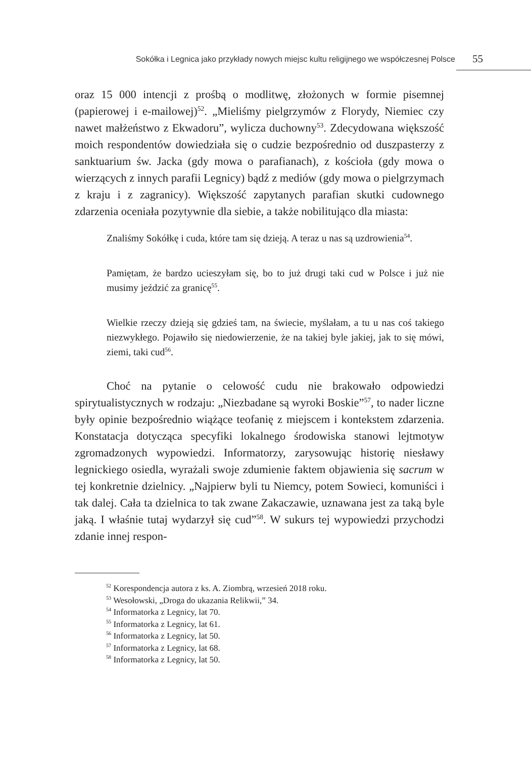Sokółka i Legnica jako przykłady nowych miejsc kultu religijnego we współczesnej Polsce 55
oraz 15 000 intencji z prośbą o modlitwę, złożonych w formie pisemnej (papierowej i e-mailowej)<sup>52</sup>. „Mieliśmy pielgrzymów z Florydy, Niemiec czy nawet małżeństwo z Ekwadoru”, wylicza duchowny<sup>53</sup>. Zdecydowana większość moich respondentów dowiedziała się o cudzie bezpośrednio od duszpasterzy z sanktuarium św. Jacka (gdy mowa o parafianach), z kościoła (gdy mowa o wierzących z innych parafii Legnicy) bądź z mediów (gdy mowa o pielgrzymach z kraju i z zagranicy). Większość zapytanych parafian skutki cudownego zdarzenia oceniała pozytywnie dla siebie, a także nobilitująco dla miasta:
Znaliśmy Sokółkę i cuda, które tam się dzieją. A teraz u nas są uzdrowienia<sup>54</sup>.
Pamiętam, że bardzo ucieszyłam się, bo to już drugi taki cud w Polsce i już nie musimy jeździć za granicę<sup>55</sup>.
Wielkie rzeczy dzieją się gdzieś tam, na świecie, myślałam, a tu u nas coś takiego niezwykłego. Pojawiło się niedowierzenie, że na takiej byle jakiej, jak to się mówi, ziemi, taki cud<sup>56</sup>.
Choć na pytanie o celowość cudu nie brakowało odpowiedzi spirytualistycznych w rodzaju: „Niezbadane są wyroki Boskie”<sup>57</sup>, to nader liczne były opinie bezpośrednio wiążące teofanię z miejscem i kontekstem zdarzenia. Konstatacja dotycząca specyfiki lokalnego środowiska stanowi lejtmotyw zgromadzonych wypowiedzi. Informatorzy, zarysowując historię niesławy legnickiego osiedla, wyrażali swoje zdumienie faktem objawienia się sacrum w tej konkretnie dzielnicy. „Najpierw byli tu Niemcy, potem Sowieci, komuniści i tak dalej. Cała ta dzielnica to tak zwane Zakaczawie, uznawana jest za taką byle jaką. I właśnie tutaj wydarzył się cud”<sup>58</sup>. W sukurs tej wypowiedzi przychodzi zdanie innej respon-
<sup>52</sup> Korespondencja autora z ks. A. Ziombrą, wrzesień 2018 roku.
<sup>53</sup> Wesołowski, „Droga do ukazania Relikwii,” 34.
<sup>54</sup> Informatorka z Legnicy, lat 70.
<sup>55</sup> Informatorka z Legnicy, lat 61.
<sup>56</sup> Informatorka z Legnicy, lat 50.
<sup>57</sup> Informatorka z Legnicy, lat 68.
<sup>58</sup> Informatorka z Legnicy, lat 50.